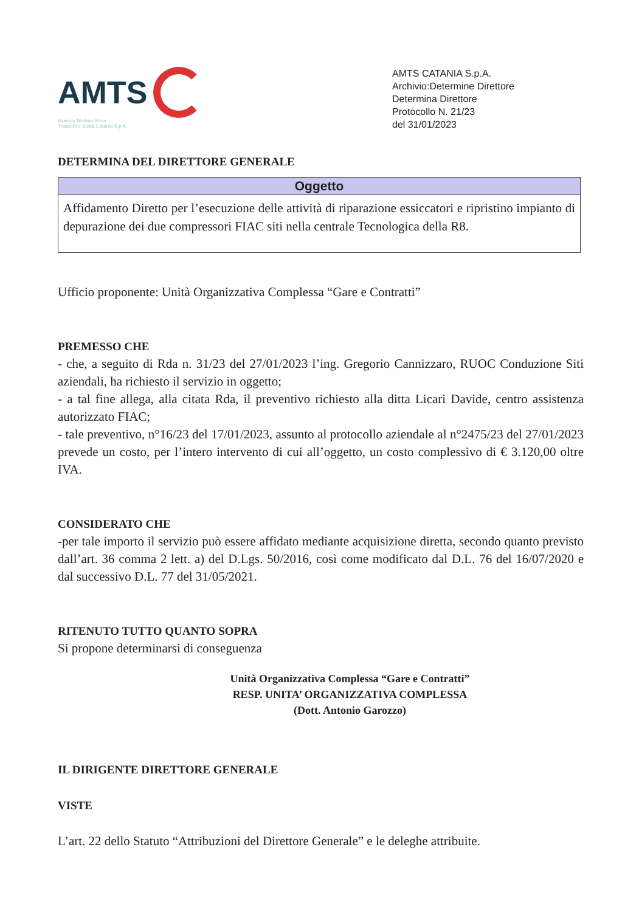AMTS
Azienda Metropolitana
Trasporti e Sosta Catania S.p.A.
AMTS CATANIA S.p.A.
Archivio:Determine Direttore
Determina Direttore
Protocollo N. 21/23
del 31/01/2023
DETERMINA DEL DIRETTORE GENERALE
| Oggetto |
| --- |
| Affidamento Diretto per l’esecuzione delle attività di riparazione essiccatori e ripristino impianto di depurazione dei due compressori FIAC siti nella centrale Tecnologica della R8. |
Ufficio proponente: Unità Organizzativa Complessa “Gare e Contratti”
PREMESSO CHE
- che, a seguito di Rda n. 31/23 del 27/01/2023 l’ing. Gregorio Cannizzaro, RUOC Conduzione Siti aziendali, ha richiesto il servizio in oggetto;
- a tal fine allega, alla citata Rda, il preventivo richiesto alla ditta Licari Davide, centro assistenza autorizzato FIAC;
- tale preventivo, n°16/23 del 17/01/2023, assunto al protocollo aziendale al n°2475/23 del 27/01/2023 prevede un costo, per l’intero intervento di cui all’oggetto, un costo complessivo di € 3.120,00 oltre IVA.
CONSIDERATO CHE
-per tale importo il servizio può essere affidato mediante acquisizione diretta, secondo quanto previsto dall’art. 36 comma 2 lett. a) del D.Lgs. 50/2016, così come modificato dal D.L. 76 del 16/07/2020 e dal successivo D.L. 77 del 31/05/2021.
RITENUTO TUTTO QUANTO SOPRA
Si propone determinarsi di conseguenza
Unità Organizzativa Complessa “Gare e Contratti”
RESP. UNITA’ ORGANIZZATIVA COMPLESSA
(Dott. Antonio Garozzo)
IL DIRIGENTE DIRETTORE GENERALE
VISTE
L’art. 22 dello Statuto “Attribuzioni del Direttore Generale” e le deleghe attribuite.